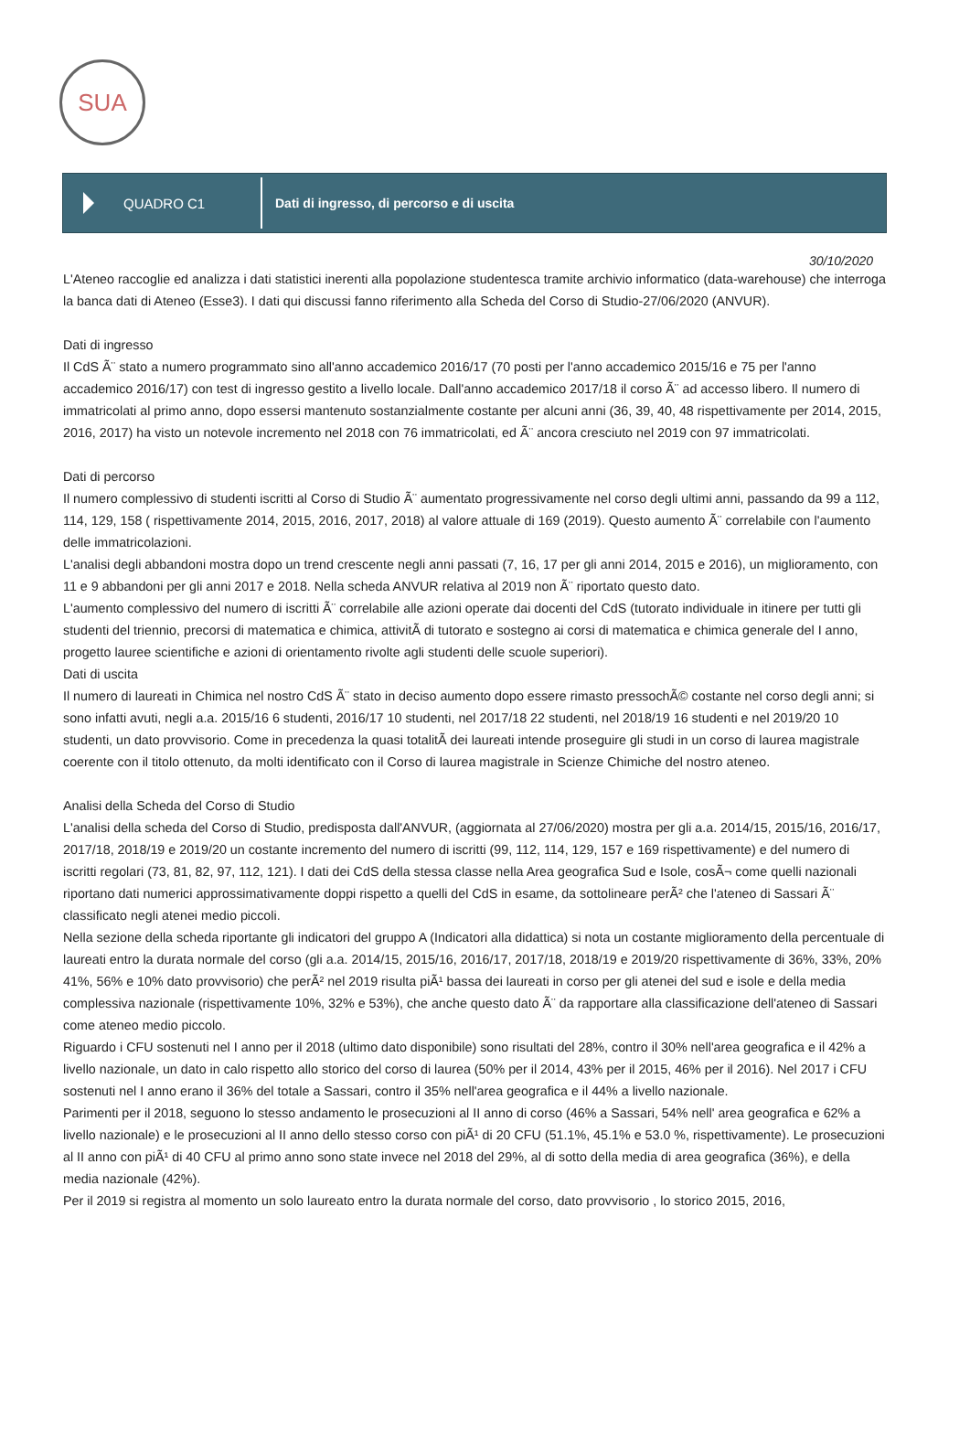SUA
QUADRO C1
Dati di ingresso, di percorso e di uscita
30/10/2020
L'Ateneo raccoglie ed analizza i dati statistici inerenti alla popolazione studentesca tramite archivio informatico (data-warehouse) che interroga la banca dati di Ateneo (Esse3). I dati qui discussi fanno riferimento alla Scheda del Corso di Studio-27/06/2020 (ANVUR).
Dati di ingresso
Il CdS Ã¨ stato a numero programmato sino all'anno accademico 2016/17 (70 posti per l'anno accademico 2015/16 e 75 per l'anno accademico 2016/17) con test di ingresso gestito a livello locale. Dall'anno accademico 2017/18 il corso Ã¨ ad accesso libero. Il numero di immatricolati al primo anno, dopo essersi mantenuto sostanzialmente costante per alcuni anni (36, 39, 40, 48 rispettivamente per 2014, 2015, 2016, 2017) ha visto un notevole incremento nel 2018 con 76 immatricolati, ed Ã¨ ancora cresciuto nel 2019 con 97 immatricolati.
Dati di percorso
Il numero complessivo di studenti iscritti al Corso di Studio Ã¨ aumentato progressivamente nel corso degli ultimi anni, passando da 99 a 112, 114, 129, 158 ( rispettivamente 2014, 2015, 2016, 2017, 2018) al valore attuale di 169 (2019). Questo aumento Ã¨ correlabile con l'aumento delle immatricolazioni.
L'analisi degli abbandoni mostra dopo un trend crescente negli anni passati (7, 16, 17 per gli anni 2014, 2015 e 2016), un miglioramento, con 11 e 9 abbandoni per gli anni 2017 e 2018. Nella scheda ANVUR relativa al 2019 non Ã¨ riportato questo dato.
L'aumento complessivo del numero di iscritti Ã¨ correlabile alle azioni operate dai docenti del CdS (tutorato individuale in itinere per tutti gli studenti del triennio, precorsi di matematica e chimica, attivitÃ di tutorato e sostegno ai corsi di matematica e chimica generale del I anno, progetto lauree scientifiche e azioni di orientamento rivolte agli studenti delle scuole superiori).
Dati di uscita
Il numero di laureati in Chimica nel nostro CdS Ã¨ stato in deciso aumento dopo essere rimasto pressochÃ© costante nel corso degli anni; si sono infatti avuti, negli a.a. 2015/16 6 studenti, 2016/17 10 studenti, nel 2017/18 22 studenti, nel 2018/19 16 studenti e nel 2019/20 10 studenti, un dato provvisorio. Come in precedenza la quasi totalitÃ dei laureati intende proseguire gli studi in un corso di laurea magistrale coerente con il titolo ottenuto, da molti identificato con il Corso di laurea magistrale in Scienze Chimiche del nostro ateneo.
Analisi della Scheda del Corso di Studio
L'analisi della scheda del Corso di Studio, predisposta dall'ANVUR, (aggiornata al 27/06/2020) mostra per gli a.a. 2014/15, 2015/16, 2016/17, 2017/18, 2018/19 e 2019/20 un costante incremento del numero di iscritti (99, 112, 114, 129, 157 e 169 rispettivamente) e del numero di iscritti regolari (73, 81, 82, 97, 112, 121). I dati dei CdS della stessa classe nella Area geografica Sud e Isole, cosÃ¬ come quelli nazionali riportano dati numerici approssimativamente doppi rispetto a quelli del CdS in esame, da sottolineare perÃ² che l'ateneo di Sassari Ã¨ classificato negli atenei medio piccoli.
Nella sezione della scheda riportante gli indicatori del gruppo A (Indicatori alla didattica) si nota un costante miglioramento della percentuale di laureati entro la durata normale del corso (gli a.a. 2014/15, 2015/16, 2016/17, 2017/18, 2018/19 e 2019/20 rispettivamente di 36%, 33%, 20% 41%, 56% e 10% dato provvisorio) che perÃ² nel 2019 risulta piÃ¹ bassa dei laureati in corso per gli atenei del sud e isole e della media complessiva nazionale (rispettivamente 10%, 32% e 53%), che anche questo dato Ã¨ da rapportare alla classificazione dell'ateneo di Sassari come ateneo medio piccolo.
Riguardo i CFU sostenuti nel I anno per il 2018 (ultimo dato disponibile) sono risultati del 28%, contro il 30% nell'area geografica e il 42% a livello nazionale, un dato in calo rispetto allo storico del corso di laurea (50% per il 2014, 43% per il 2015, 46% per il 2016). Nel 2017 i CFU sostenuti nel I anno erano il 36% del totale a Sassari, contro il 35% nell'area geografica e il 44% a livello nazionale.
Parimenti per il 2018, seguono lo stesso andamento le prosecuzioni al II anno di corso (46% a Sassari, 54% nell' area geografica e 62% a livello nazionale) e le prosecuzioni al II anno dello stesso corso con piÃ¹ di 20 CFU (51.1%, 45.1% e 53.0 %, rispettivamente). Le prosecuzioni al II anno con piÃ¹ di 40 CFU al primo anno sono state invece nel 2018 del 29%, al di sotto della media di area geografica (36%), e della media nazionale (42%).
Per il 2019 si registra al momento un solo laureato entro la durata normale del corso, dato provvisorio , lo storico 2015, 2016,